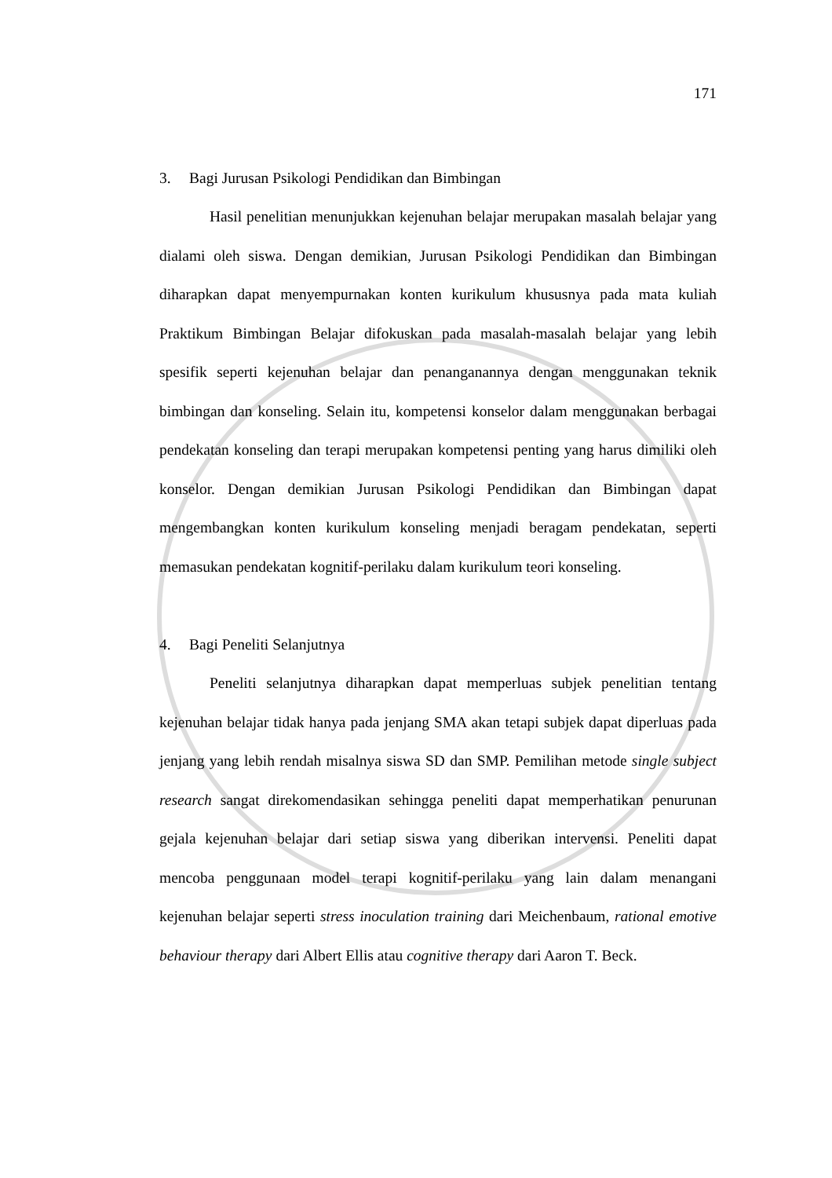171
3. Bagi Jurusan Psikologi Pendidikan dan Bimbingan
Hasil penelitian menunjukkan kejenuhan belajar merupakan masalah belajar yang dialami oleh siswa. Dengan demikian, Jurusan Psikologi Pendidikan dan Bimbingan diharapkan dapat menyempurnakan konten kurikulum khususnya pada mata kuliah Praktikum Bimbingan Belajar difokuskan pada masalah-masalah belajar yang lebih spesifik seperti kejenuhan belajar dan penanganannya dengan menggunakan teknik bimbingan dan konseling. Selain itu, kompetensi konselor dalam menggunakan berbagai pendekatan konseling dan terapi merupakan kompetensi penting yang harus dimiliki oleh konselor. Dengan demikian Jurusan Psikologi Pendidikan dan Bimbingan dapat mengembangkan konten kurikulum konseling menjadi beragam pendekatan, seperti memasukan pendekatan kognitif-perilaku dalam kurikulum teori konseling.
4. Bagi Peneliti Selanjutnya
Peneliti selanjutnya diharapkan dapat memperluas subjek penelitian tentang kejenuhan belajar tidak hanya pada jenjang SMA akan tetapi subjek dapat diperluas pada jenjang yang lebih rendah misalnya siswa SD dan SMP. Pemilihan metode single subject research sangat direkomendasikan sehingga peneliti dapat memperhatikan penurunan gejala kejenuhan belajar dari setiap siswa yang diberikan intervensi. Peneliti dapat mencoba penggunaan model terapi kognitif-perilaku yang lain dalam menangani kejenuhan belajar seperti stress inoculation training dari Meichenbaum, rational emotive behaviour therapy dari Albert Ellis atau cognitive therapy dari Aaron T. Beck.